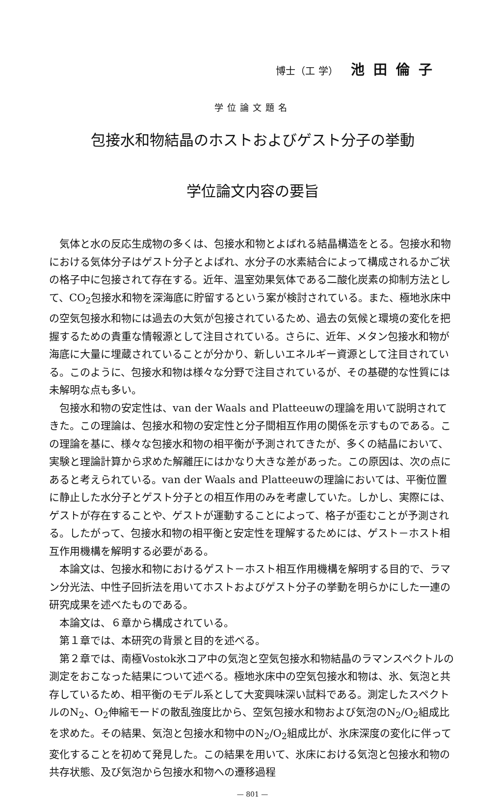博士（工 学） 池田倫子
学位論文題名
包接水和物結晶のホストおよびゲスト分子の挙動
学位論文内容の要旨
気体と水の反応生成物の多くは、包接水和物とよばれる結晶構造をとる。包接水和物における気体分子はゲスト分子とよばれ、水分子の水素結合によって構成されるかご状の格子中に包接されて存在する。近年、温室効果気体である二酸化炭素の抑制方法として、CO<sub>2</sub>包接水和物を深海底に貯留するという案が検討されている。また、極地氷床中の空気包接水和物には過去の大気が包接されているため、過去の気候と環境の変化を把握するための貴重な情報源として注目されている。さらに、近年、メタン包接水和物が海底に大量に埋蔵されていることが分かり、新しいエネルギー資源として注目されている。このように、包接水和物は様々な分野で注目されているが、その基礎的な性質には未解明な点も多い。
包接水和物の安定性は、van der Waals and Platteeuwの理論を用いて説明されてきた。この理論は、包接水和物の安定性と分子間相互作用の関係を示すものである。この理論を基に、様々な包接水和物の相平衡が予測されてきたが、多くの結晶において、実験と理論計算から求めた解離圧にはかなり大きな差があった。この原因は、次の点にあると考えられている。van der Waals and Platteeuwの理論においては、平衡位置に静止した水分子とゲスト分子との相互作用のみを考慮していた。しかし、実際には、ゲストが存在することや、ゲストが運動することによって、格子が歪むことが予測される。したがって、包接水和物の相平衡と安定性を理解するためには、ゲスト－ホスト相互作用機構を解明する必要がある。
本論文は、包接水和物におけるゲスト－ホスト相互作用機構を解明する目的で、ラマン分光法、中性子回折法を用いてホストおよびゲスト分子の挙動を明らかにした一連の研究成果を述べたものである。
本論文は、６章から構成されている。
第１章では、本研究の背景と目的を述べる。
第２章では、南極Vostok氷コア中の気泡と空気包接水和物結晶のラマンスペクトルの測定をおこなった結果について述べる。極地氷床中の空気包接水和物は、氷、気泡と共存しているため、相平衡のモデル系として大変興味深い試料である。測定したスペクトルのN<sub>2</sub>、O<sub>2</sub>伸縮モードの散乱強度比から、空気包接水和物および気泡のN<sub>2</sub>/O<sub>2</sub>組成比を求めた。その結果、気泡と包接水和物中のN<sub>2</sub>/O<sub>2</sub>組成比が、氷床深度の変化に伴って変化することを初めて発見した。この結果を用いて、氷床における気泡と包接水和物の共存状態、及び気泡から包接水和物への遷移過程
— 801 —